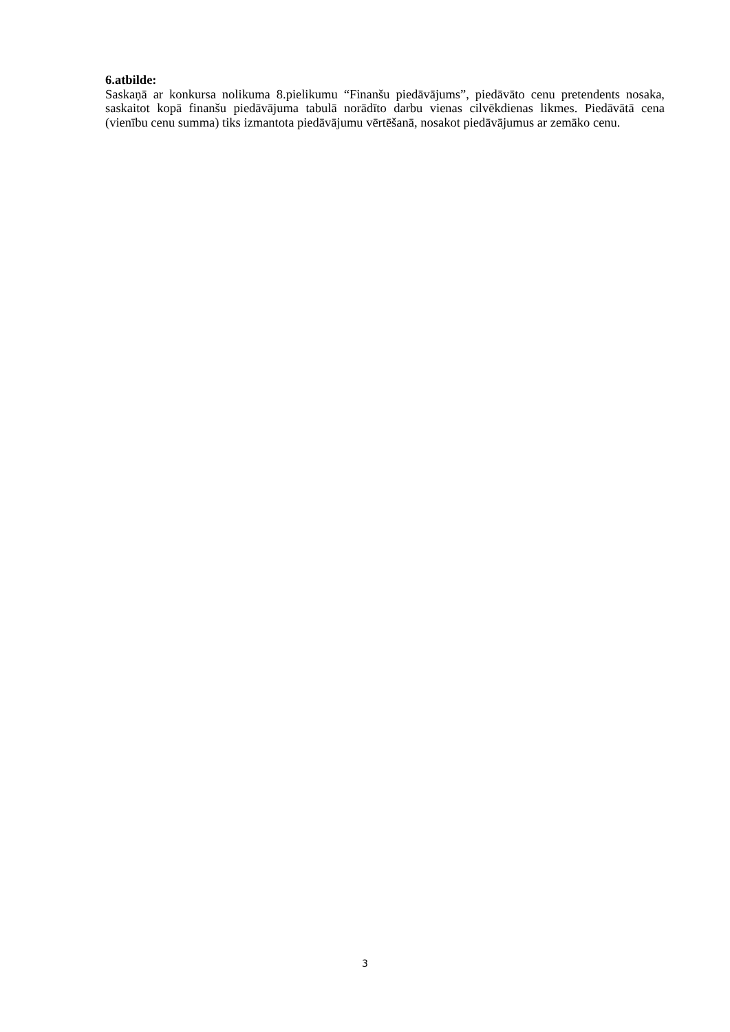6.atbilde:
Saskaņā ar konkursa nolikuma 8.pielikumu “Finanšu piedāvājums”, piedāvāto cenu pretendents nosaka, saskaitot kopā finanšu piedāvājuma tabulā norādīto darbu vienas cilvēkdienas likmes. Piedāvātā cena (vienību cenu summa) tiks izmantota piedāvājumu vērtēšanā, nosakot piedāvājumus ar zemāko cenu.
3